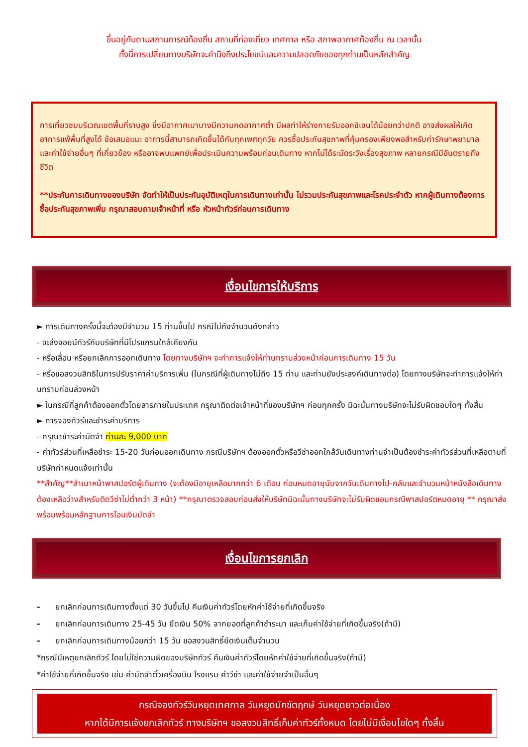ขึ้นอยู่กับตามสถานการณ์ท้องถิ่น สถานที่ท่องเที่ยว เทศกาล หรือ สภาพอากาศท้องถิ่น ณ เวลานั้น
ทั้งนี้การเปลี่ยนทางบริษัทจะคำนึงถึงประโยชน์และความปลอดภัยของทุกท่านเป็นหลักสำคัญ
การเที่ยวชมบริเวณเขตพื้นที่ราบสูง ซึ่งมีอากาศเบาบางมีความกดอากาศต่ำ มีผลทำให้ร่างกายรับออกซิเจนได้น้อยกว่าปกติ อาจส่งผลให้เกิดอาการแพ้พื้นที่สูงได้ ข้อเสนอแนะ อาการนี้สามารถเกิดขึ้นได้กับทุกเพศทุกวัย ควรซื้อประกันสุขภาพที่คุ้มครองเพียงพอสำหรับค่ารักษาพยาบาลและค่าใช้จ่ายอื่นๆ ที่เกี่ยวข้อง หรืออาจพบแพทย์เพื่อประเมินความพร้อมก่อนเดินทาง หากไม่ได้ระมัดระวังเรื่องสุขภาพ หลายกรณีมีอันตรายถึงชีวิต
**ประกันการเดินทางของบริษัท จัดทำให้เป็นประกันอุบัติเหตุในการเดินทางเท่านั้น ไม่รวมประกันสุขภาพและโรคประจำตัว หากผู้เดินทางต้องการซื้อประกันสุขภาพเพิ่ม กรุณาสอบถามเจ้าหน้าที่ หรือ หัวหน้าทัวร์ก่อนการเดินทาง
เงื่อนไขการให้บริการ
► การเดินทางครั้งนี้จะต้องมีจำนวน 15 ท่านขึ้นไป กรณีไม่ถึงจำนวนดังกล่าว
- จะส่งจอยน์ทัวร์กับบริษัทที่มีโปรแกรมใกล้เคียงกัน
- หรือเลื่อน หรือยกเลิกการออกเดินทาง โดยทางบริษัทฯ จะทำการแจ้งให้ท่านทราบล่วงหน้าก่อนการเดินทาง 15 วัน
- หรือขอสงวนสิทธิในการปรับราคาค่าบริการเพิ่ม (ในกรณีที่ผู้เดินทางไม่ถึง 15 ท่าน และท่านยังประสงค์เดินทางต่อ) โดยทางบริษัทจะทำการแจ้งให้ท่านทราบก่อนล่วงหน้า
► ในกรณีที่ลูกค้าต้องออกตั๋วโดยสารภายในประเทศ กรุณาติดต่อเจ้าหน้าที่ของบริษัทฯ ก่อนทุกครั้ง มิฉะนั้นทางบริษัทจะไม่รับผิดชอบใดๆ ทั้งสิ้น
► การจองทัวร์และชำระค่าบริการ
- กรุณาชำระค่ามัดจำ ท่านละ 9,000 บาท
- ค่าทัวร์ส่วนที่เหลือชำระ 15-20 วันก่อนออกเดินทาง กรณีบริษัทฯ ต้องออกตั๋วหรือวีซ่าออกใกล้วันเดินทางท่านจำเป็นต้องชำระค่าทัวร์ส่วนที่เหลือตามที่บริษัทกำหนดแจ้งเท่านั้น
**สำคัญ**สำเนาหน้าพาสปอร์ตผู้เดินทาง (จะต้องมีอายุเหลือมากกว่า 6 เดือน ก่อนหมดอายุนับจากวันเดินทางไป-กลับและจำนวนหน้าหนังสือเดินทางต้องเหลือว่างสำหรับติดวีซ่าไม่ต่ำกว่า 3 หน้า) **กรุณาตรวจสอบก่อนส่งให้บริษัทมิฉะนั้นทางบริษัทจะไม่รับผิดชอบกรณีพาสปอร์ตหมดอายุ ** กรุณาส่งพร้อมพร้อมหลักฐานการโอนเงินมัดจำ
เงื่อนไขการยกเลิก
- ยกเลิกก่อนการเดินทางตั้งแต่ 30 วันขึ้นไป คืนเงินค่าทัวร์โดยหักค่าใช้จ่ายที่เกิดขึ้นจริง
- ยกเลิกก่อนการเดินทาง 25-45 วัน ยึดเงิน 50% จากยอดที่ลูกค้าชำระมา และเก็บค่าใช้จ่ายที่เกิดขึ้นจริง(ถ้ามี)
- ยกเลิกก่อนการเดินทางน้อยกว่า 15 วัน ขอสงวนสิทธิ์ยึดเงินเต็มจำนวน
*กรณีมีเหตุยกเลิกทัวร์ โดยไม่ใช่ความผิดของบริษัททัวร์ คืนเงินค่าทัวร์โดยหักค่าใช้จ่ายที่เกิดขึ้นจริง(ถ้ามี)
*ค่าใช้จ่ายที่เกิดขึ้นจริง เช่น ค่ามัดจำตั๋วเครื่องบิน โรงแรม ค่าวีซ่า และค่าใช้จ่ายจำเป็นอื่นๆ
กรณีจองทัวร์วันหยุดเทศกาล วันหยุดนักขัตฤกษ์ วันหยุดยาวต่อเนื่อง
หากได้มีการแจ้งยกเลิกทัวร์ ทางบริษัทฯ ขอสงวนสิทธิ์เก็บค่าทัวร์ทั้งหมด โดยไม่มีเงื่อนไขใดๆ ทั้งสิ้น